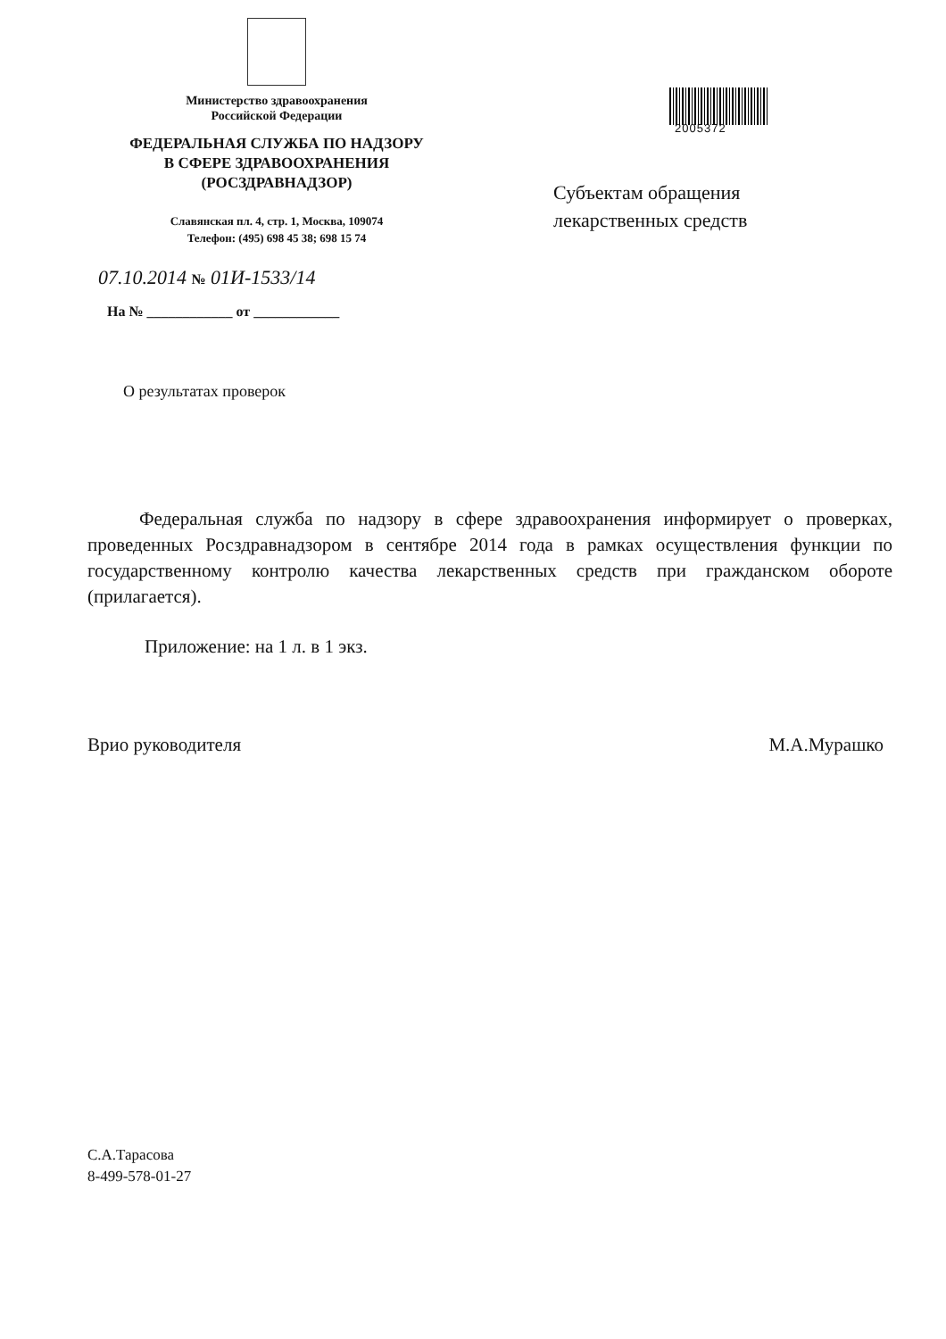Министерство здравоохранения
Российской Федерации
ФЕДЕРАЛЬНАЯ СЛУЖБА ПО НАДЗОРУ
В СФЕРЕ ЗДРАВООХРАНЕНИЯ
(РОСЗДРАВНАДЗОР)
Славянская пл. 4, стр. 1, Москва, 109074
Телефон: (495) 698 45 38; 698 15 74
2005372
Субъектам обращения
лекарственных средств
07.10.2014 № 01И-1533/14
На № ____________ от ____________
О результатах проверок
Федеральная служба по надзору в сфере здравоохранения информирует о проверках, проведенных Росздравнадзором в сентябре 2014 года в рамках осуществления функции по государственному контролю качества лекарственных средств при гражданском обороте (прилагается).
Приложение: на 1 л. в 1 экз.
Врио руководителя М.А.Мурашко
С.А.Тарасова
8-499-578-01-27